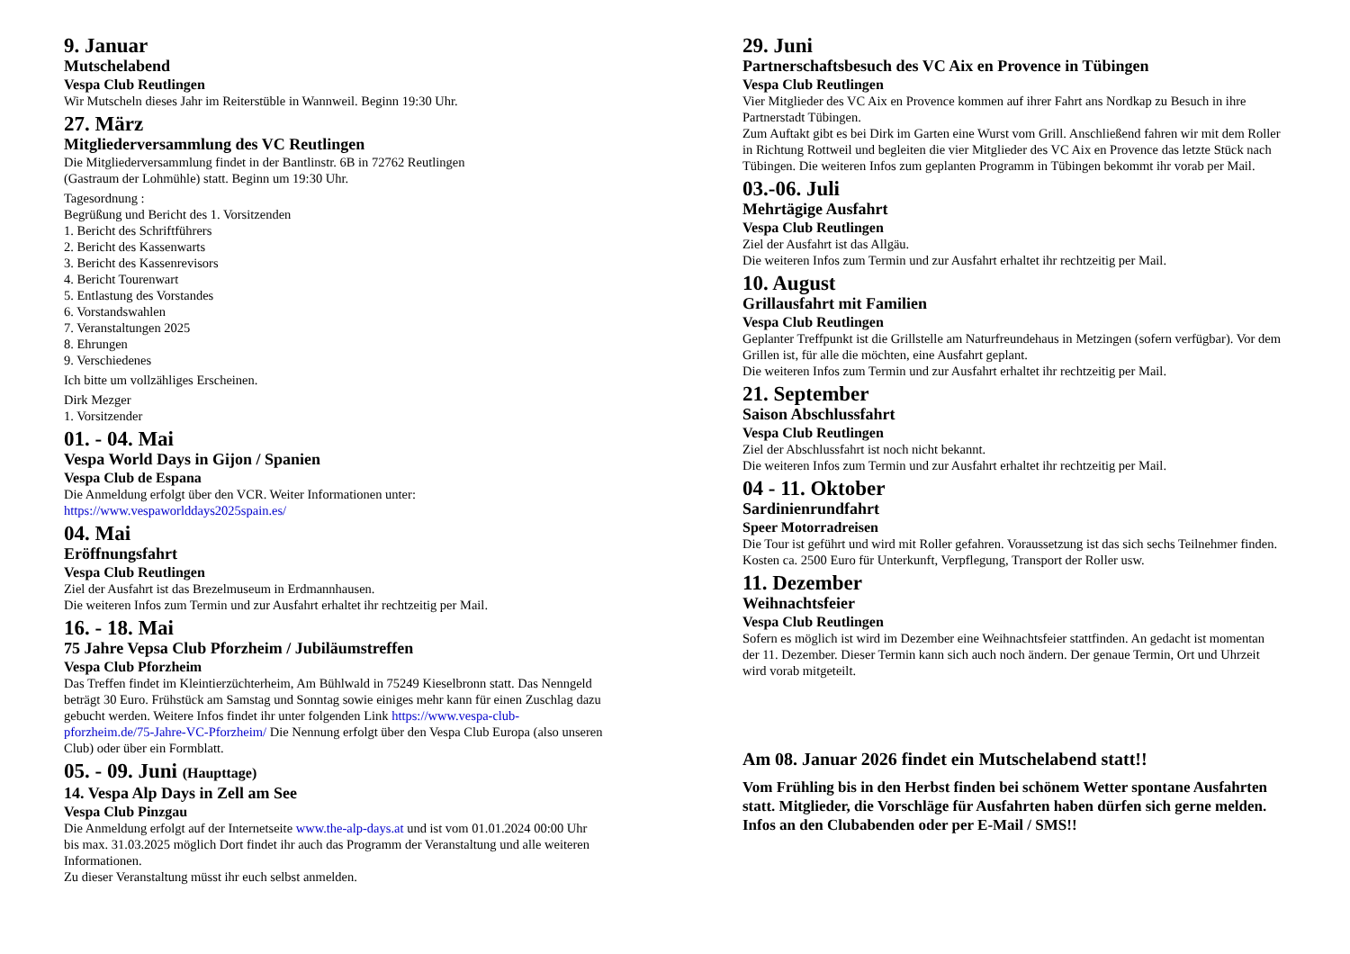9. Januar
Mutschelabend
Vespa Club Reutlingen
Wir Mutscheln dieses Jahr im Reiterstüble in Wannweil. Beginn 19:30 Uhr.
27. März
Mitgliederversammlung des VC Reutlingen
Die Mitgliederversammlung findet in der Bantlinstr. 6B in 72762 Reutlingen
(Gastraum der Lohmühle) statt. Beginn um 19:30 Uhr.
Tagesordnung :
Begrüßung und Bericht des 1. Vorsitzenden
1. Bericht des Schriftführers
2. Bericht des Kassenwarts
3. Bericht des Kassenrevisors
4. Bericht Tourenwart
5. Entlastung des Vorstandes
6. Vorstandswahlen
7. Veranstaltungen 2025
8. Ehrungen
9. Verschiedenes
Ich bitte um vollzähliges Erscheinen.
Dirk Mezger
1. Vorsitzender
01. - 04. Mai
Vespa World Days in Gijon / Spanien
Vespa Club de Espana
Die Anmeldung erfolgt über den VCR. Weiter Informationen unter:
https://www.vespaworlddays2025spain.es/
04. Mai
Eröffnungsfahrt
Vespa Club Reutlingen
Ziel der Ausfahrt ist das Brezelmuseum in Erdmannhausen.
Die weiteren Infos zum Termin und zur Ausfahrt erhaltet ihr rechtzeitig per Mail.
16. - 18. Mai
75 Jahre Vepsa Club Pforzheim / Jubiläumstreffen
Vespa Club Pforzheim
Das Treffen findet im Kleintierzüchterheim, Am Bühlwald in 75249 Kieselbronn statt. Das Nenngeld beträgt 30 Euro. Frühstück am Samstag und Sonntag sowie einiges mehr kann für einen Zuschlag dazu gebucht werden. Weitere Infos findet ihr unter folgenden Link https://www.vespa-club-pforzheim.de/75-Jahre-VC-Pforzheim/ Die Nennung erfolgt über den Vespa Club Europa (also unseren Club) oder über ein Formblatt.
05. - 09. Juni (Haupttage)
14. Vespa Alp Days in Zell am See
Vespa Club Pinzgau
Die Anmeldung erfolgt auf der Internetseite www.the-alp-days.at und ist vom 01.01.2024 00:00 Uhr bis max. 31.03.2025 möglich Dort findet ihr auch das Programm der Veranstaltung und alle weiteren Informationen.
Zu dieser Veranstaltung müsst ihr euch selbst anmelden.
29. Juni
Partnerschaftsbesuch des VC Aix en Provence in Tübingen
Vespa Club Reutlingen
Vier Mitglieder des VC Aix en Provence kommen auf ihrer Fahrt ans Nordkap zu Besuch in ihre Partnerstadt Tübingen.
Zum Auftakt gibt es bei Dirk im Garten eine Wurst vom Grill. Anschließend fahren wir mit dem Roller in Richtung Rottweil und begleiten die vier Mitglieder des VC Aix en Provence das letzte Stück nach Tübingen. Die weiteren Infos zum geplanten Programm in Tübingen bekommt ihr vorab per Mail.
03.-06. Juli
Mehrtägige Ausfahrt
Vespa Club Reutlingen
Ziel der Ausfahrt ist das Allgäu.
Die weiteren Infos zum Termin und zur Ausfahrt erhaltet ihr rechtzeitig per Mail.
10. August
Grillausfahrt mit Familien
Vespa Club Reutlingen
Geplanter Treffpunkt ist die Grillstelle am Naturfreundehaus in Metzingen (sofern verfügbar). Vor dem Grillen ist, für alle die möchten, eine Ausfahrt geplant.
Die weiteren Infos zum Termin und zur Ausfahrt erhaltet ihr rechtzeitig per Mail.
21. September
Saison Abschlussfahrt
Vespa Club Reutlingen
Ziel der Abschlussfahrt ist noch nicht bekannt.
Die weiteren Infos zum Termin und zur Ausfahrt erhaltet ihr rechtzeitig per Mail.
04 - 11. Oktober
Sardinienrundfahrt
Speer Motorradreisen
Die Tour ist geführt und wird mit Roller gefahren. Voraussetzung ist das sich sechs Teilnehmer finden.
Kosten ca. 2500 Euro für Unterkunft, Verpflegung, Transport der Roller usw.
11. Dezember
Weihnachtsfeier
Vespa Club Reutlingen
Sofern es möglich ist wird im Dezember eine Weihnachtsfeier stattfinden. An gedacht ist momentan der 11. Dezember. Dieser Termin kann sich auch noch ändern. Der genaue Termin, Ort und Uhrzeit wird vorab mitgeteilt.
Am 08. Januar 2026 findet ein Mutschelabend statt!!
Vom Frühling bis in den Herbst finden bei schönem Wetter spontane Ausfahrten statt. Mitglieder, die Vorschläge für Ausfahrten haben dürfen sich gerne melden. Infos an den Clubabenden oder per E-Mail / SMS!!